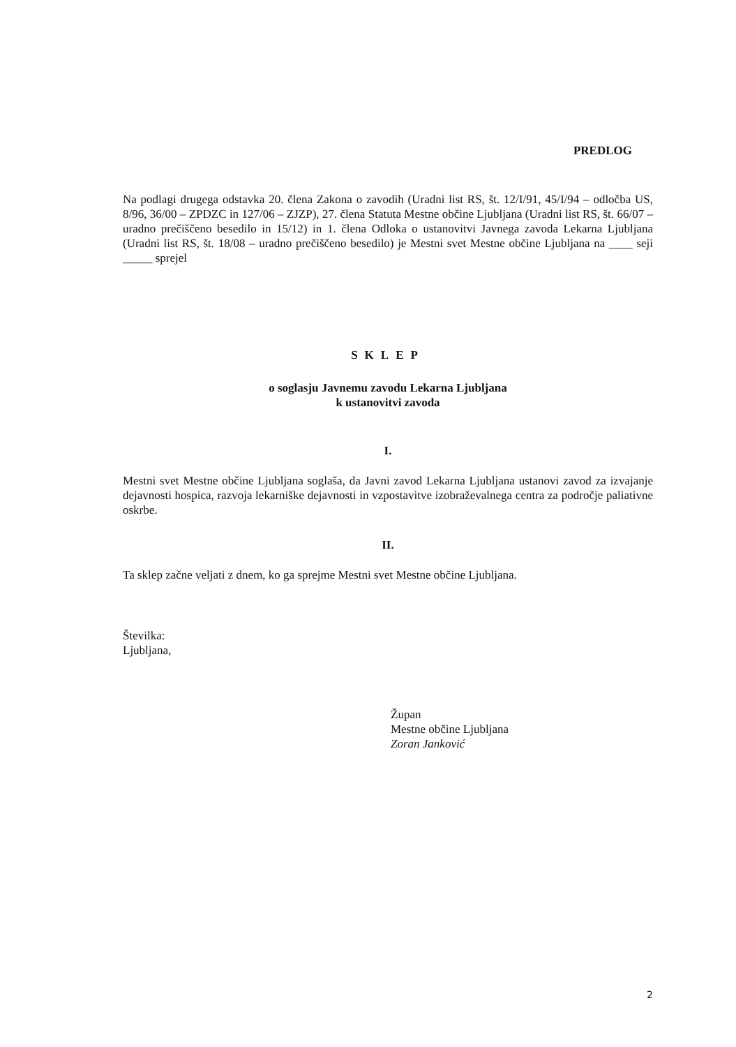PREDLOG
Na podlagi drugega odstavka 20. člena Zakona o zavodih (Uradni list RS, št. 12/I/91, 45/I/94 – odločba US, 8/96, 36/00 – ZPDZC in 127/06 – ZJZP), 27. člena Statuta Mestne občine Ljubljana (Uradni list RS, št. 66/07 – uradno prečiščeno besedilo in 15/12) in 1. člena Odloka o ustanovitvi Javnega zavoda Lekarna Ljubljana (Uradni list RS, št. 18/08 – uradno prečiščeno besedilo) je Mestni svet Mestne občine Ljubljana na ____ seji _____ sprejel
SKLEP
o soglasju Javnemu zavodu Lekarna Ljubljana
k ustanovitvi zavoda
I.
Mestni svet Mestne občine Ljubljana soglaša, da Javni zavod Lekarna Ljubljana ustanovi zavod za izvajanje dejavnosti hospica, razvoja lekarniške dejavnosti in vzpostavitve izobraževalnega centra za področje paliativne oskrbe.
II.
Ta sklep začne veljati z dnem, ko ga sprejme Mestni svet Mestne občine Ljubljana.
Številka:
Ljubljana,
Župan
Mestne občine Ljubljana
Zoran Janković
2